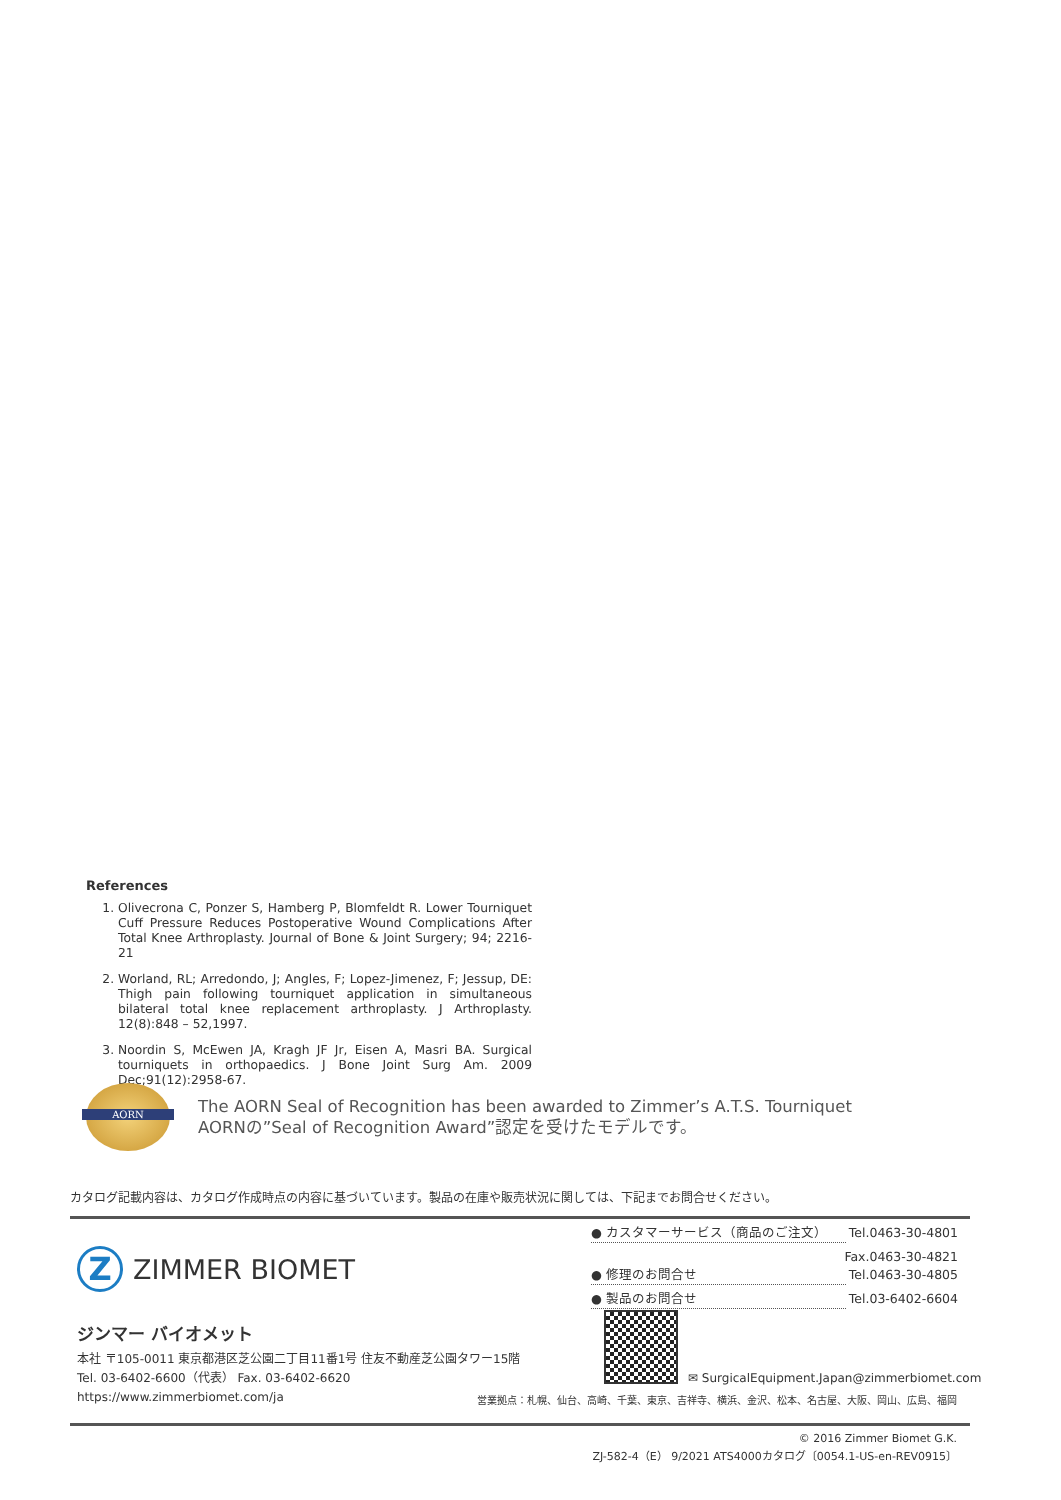References
1. Olivecrona C, Ponzer S, Hamberg P, Blomfeldt R. Lower Tourniquet Cuff Pressure Reduces Postoperative Wound Complications After Total Knee Arthroplasty. Journal of Bone & Joint Surgery; 94; 2216-21
2. Worland, RL; Arredondo, J; Angles, F; Lopez-Jimenez, F; Jessup, DE: Thigh pain following tourniquet application in simultaneous bilateral total knee replacement arthroplasty. J Arthroplasty. 12(8):848 – 52,1997.
3. Noordin S, McEwen JA, Kragh JF Jr, Eisen A, Masri BA. Surgical tourniquets in orthopaedics. J Bone Joint Surg Am. 2009 Dec;91(12):2958-67.
AORN
The AORN Seal of Recognition has been awarded to Zimmer’s A.T.S. Tourniquet
AORNの”Seal of Recognition Award”認定を受けたモデルです。
カタログ記載内容は、カタログ作成時点の内容に基づいています。製品の在庫や販売状況に関しては、下記までお問合せください。
Z
ZIMMER BIOMET
● カスタマーサービス（商品のご注文） Tel.0463-30-4801
Fax.0463-30-4821
● 修理のお問合せ Tel.0463-30-4805
● 製品のお問合せ Tel.03-6402-6604
ジンマー バイオメット
本社 〒105-0011 東京都港区芝公園二丁目11番1号 住友不動産芝公園タワー15階
Tel. 03-6402-6600（代表） Fax. 03-6402-6620
https://www.zimmerbiomet.com/ja
✉ SurgicalEquipment.Japan@zimmerbiomet.com
営業拠点：札幌、仙台、高崎、千葉、東京、吉祥寺、横浜、金沢、松本、名古屋、大阪、岡山、広島、福岡
© 2016 Zimmer Biomet G.K.
ZJ-582-4（E） 9/2021 ATS4000カタログ〔0054.1-US-en-REV0915〕